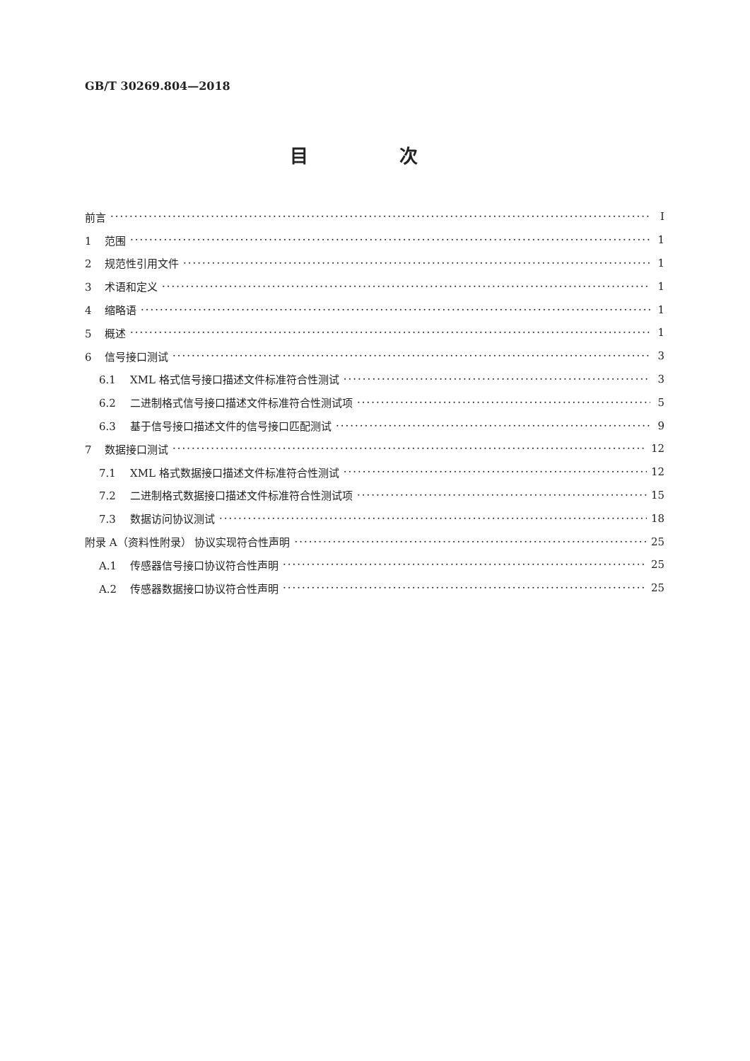GB/T 30269.804—2018
目 次
前言 Ⅰ
1 范围 1
2 规范性引用文件 1
3 术语和定义 1
4 缩略语 1
5 概述 1
6 信号接口测试 3
6.1 XML 格式信号接口描述文件标准符合性测试 3
6.2 二进制格式信号接口描述文件标准符合性测试项 5
6.3 基于信号接口描述文件的信号接口匹配测试 9
7 数据接口测试 12
7.1 XML 格式数据接口描述文件标准符合性测试 12
7.2 二进制格式数据接口描述文件标准符合性测试项 15
7.3 数据访问协议测试 18
附录 A（资料性附录） 协议实现符合性声明 25
A.1 传感器信号接口协议符合性声明 25
A.2 传感器数据接口协议符合性声明 25